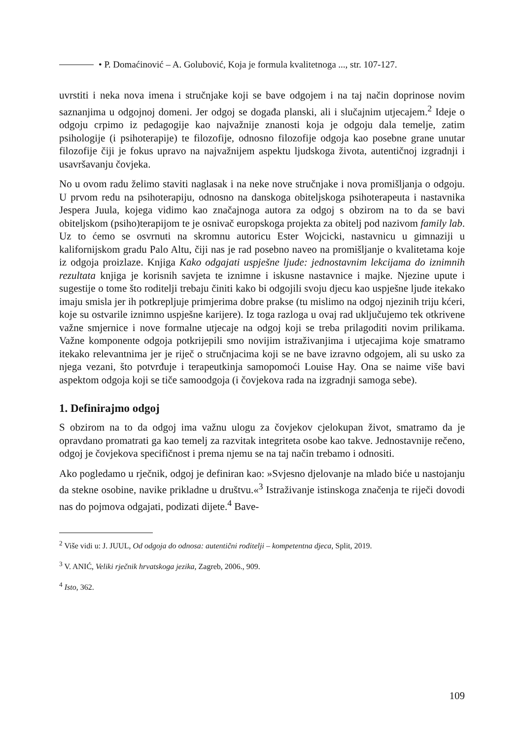• P. Domaćinović – A. Golubović, Koja je formula kvalitetnoga ..., str. 107-127.
uvrstiti i neka nova imena i stručnjake koji se bave odgojem i na taj način doprinose novim saznanjima u odgojnoj domeni. Jer odgoj se događa planski, ali i slučajnim utjecajem.<sup>2</sup> Ideje o odgoju crpimo iz pedagogije kao najvažnije znanosti koja je odgoju dala temelje, zatim psihologije (i psihoterapije) te filozofije, odnosno filozofije odgoja kao posebne grane unutar filozofije čiji je fokus upravo na najvažnijem aspektu ljudskoga života, autentičnoj izgradnji i usavršavanju čovjeka.
No u ovom radu želimo staviti naglasak i na neke nove stručnjake i nova promišljanja o odgoju. U prvom redu na psihoterapiju, odnosno na danskoga obiteljskoga psihoterapeuta i nastavnika Jespera Juula, kojega vidimo kao značajnoga autora za odgoj s obzirom na to da se bavi obiteljskom (psiho)terapijom te je osnivač europskoga projekta za obitelj pod nazivom family lab. Uz to ćemo se osvrnuti na skromnu autoricu Ester Wojcicki, nastavnicu u gimnaziji u kalifornijskom gradu Palo Altu, čiji nas je rad posebno naveo na promišljanje o kvalitetama koje iz odgoja proizlaze. Knjiga Kako odgajati uspješne ljude: jednostavnim lekcijama do iznimnih rezultata knjiga je korisnih savjeta te iznimne i iskusne nastavnice i majke. Njezine upute i sugestije o tome što roditelji trebaju činiti kako bi odgojili svoju djecu kao uspješne ljude itekako imaju smisla jer ih potkrepljuje primjerima dobre prakse (tu mislimo na odgoj njezinih triju kćeri, koje su ostvarile iznimno uspješne karijere). Iz toga razloga u ovaj rad uključujemo tek otkrivene važne smjernice i nove formalne utjecaje na odgoj koji se treba prilagoditi novim prilikama. Važne komponente odgoja potkrijepili smo novijim istraživanjima i utjecajima koje smatramo itekako relevantnima jer je riječ o stručnjacima koji se ne bave izravno odgojem, ali su usko za njega vezani, što potvrđuje i terapeutkinja samopomoći Louise Hay. Ona se naime više bavi aspektom odgoja koji se tiče samoodgoja (i čovjekova rada na izgradnji samoga sebe).
1. Definirajmo odgoj
S obzirom na to da odgoj ima važnu ulogu za čovjekov cjelokupan život, smatramo da je opravdano promatrati ga kao temelj za razvitak integriteta osobe kao takve. Jednostavnije rečeno, odgoj je čovjekova specifičnost i prema njemu se na taj način trebamo i odnositi.
Ako pogledamo u rječnik, odgoj je definiran kao: »Svjesno djelovanje na mlado biće u nastojanju da stekne osobine, navike prikladne u društvu.«<sup>3</sup> Istraživanje istinskoga značenja te riječi dovodi nas do pojmova odgajati, podizati dijete.<sup>4</sup> Bave-
<sup>2</sup> Više vidi u: J. JUUL, Od odgoja do odnosa: autentični roditelji – kompetentna djeca, Split, 2019.
<sup>3</sup> V. ANIĆ, Veliki rječnik hrvatskoga jezika, Zagreb, 2006., 909.
<sup>4</sup> Isto, 362.
109